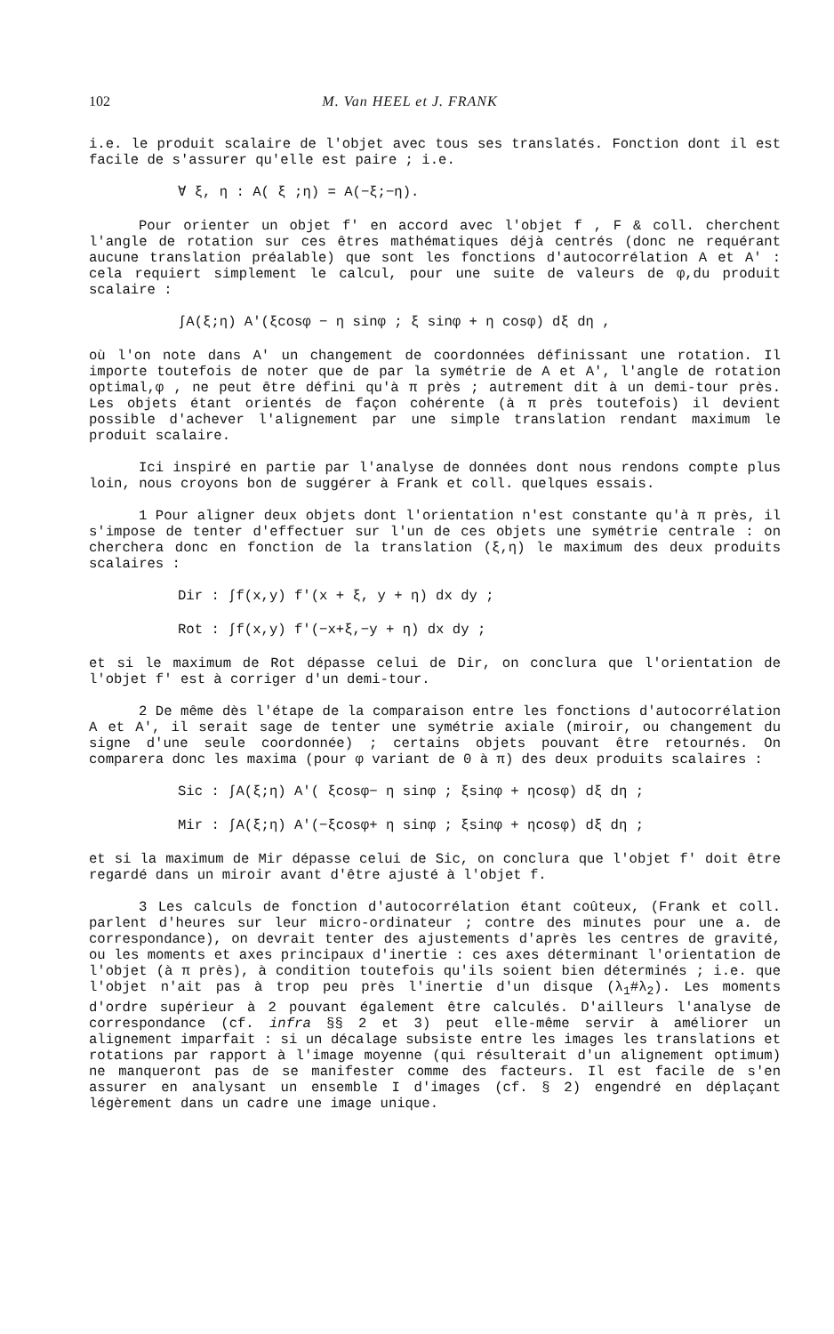102 M. Van HEEL et J. FRANK
i.e. le produit scalaire de l'objet avec tous ses translatés. Fonction dont il est facile de s'assurer qu'elle est paire ; i.e.
∀ ξ, η : A( ξ ;η) = A(−ξ;−η).
Pour orienter un objet f' en accord avec l'objet f , F & coll. cherchent l'angle de rotation sur ces êtres mathématiques déjà centrés (donc ne requérant aucune translation préalable) que sont les fonctions d'autocorrélation A et A' : cela requiert simplement le calcul, pour une suite de valeurs de φ,du produit scalaire :
∫A(ξ;η) A'(ξcosφ − η sinφ ; ξ sinφ + η cosφ) dξ dη ,
où l'on note dans A' un changement de coordonnées définissant une rotation. Il importe toutefois de noter que de par la symétrie de A et A', l'angle de rotation optimal,φ , ne peut être défini qu'à π près ; autrement dit à un demi-tour près. Les objets étant orientés de façon cohérente (à π près toutefois) il devient possible d'achever l'alignement par une simple translation rendant maximum le produit scalaire.
Ici inspiré en partie par l'analyse de données dont nous rendons compte plus loin, nous croyons bon de suggérer à Frank et coll. quelques essais.
1 Pour aligner deux objets dont l'orientation n'est constante qu'à π près, il s'impose de tenter d'effectuer sur l'un de ces objets une symétrie centrale : on cherchera donc en fonction de la translation (ξ,η) le maximum des deux produits scalaires :
Dir : ∫f(x,y) f'(x + ξ, y + η) dx dy ;
Rot : ∫f(x,y) f'(−x+ξ,−y + η) dx dy ;
et si le maximum de Rot dépasse celui de Dir, on conclura que l'orientation de l'objet f' est à corriger d'un demi-tour.
2 De même dès l'étape de la comparaison entre les fonctions d'autocorrélation A et A', il serait sage de tenter une symétrie axiale (miroir, ou changement du signe d'une seule coordonnée) ; certains objets pouvant être retournés. On comparera donc les maxima (pour φ variant de 0 à π) des deux produits scalaires :
Sic : ∫A(ξ;η) A'( ξcosφ− η sinφ ; ξsinφ + ηcosφ) dξ dη ;
Mir : ∫A(ξ;η) A'(−ξcosφ+ η sinφ ; ξsinφ + ηcosφ) dξ dη ;
et si la maximum de Mir dépasse celui de Sic, on conclura que l'objet f' doit être regardé dans un miroir avant d'être ajusté à l'objet f.
3 Les calculs de fonction d'autocorrélation étant coûteux, (Frank et coll. parlent d'heures sur leur micro-ordinateur ; contre des minutes pour une a. de correspondance), on devrait tenter des ajustements d'après les centres de gravité, ou les moments et axes principaux d'inertie : ces axes déterminant l'orientation de l'objet (à π près), à condition toutefois qu'ils soient bien déterminés ; i.e. que l'objet n'ait pas à trop peu près l'inertie d'un disque (λ<sub>1</sub>#λ<sub>2</sub>). Les moments d'ordre supérieur à 2 pouvant également être calculés. D'ailleurs l'analyse de correspondance (cf. infra §§ 2 et 3) peut elle-même servir à améliorer un alignement imparfait : si un décalage subsiste entre les images les translations et rotations par rapport à l'image moyenne (qui résulterait d'un alignement optimum) ne manqueront pas de se manifester comme des facteurs. Il est facile de s'en assurer en analysant un ensemble I d'images (cf. § 2) engendré en déplaçant légèrement dans un cadre une image unique.